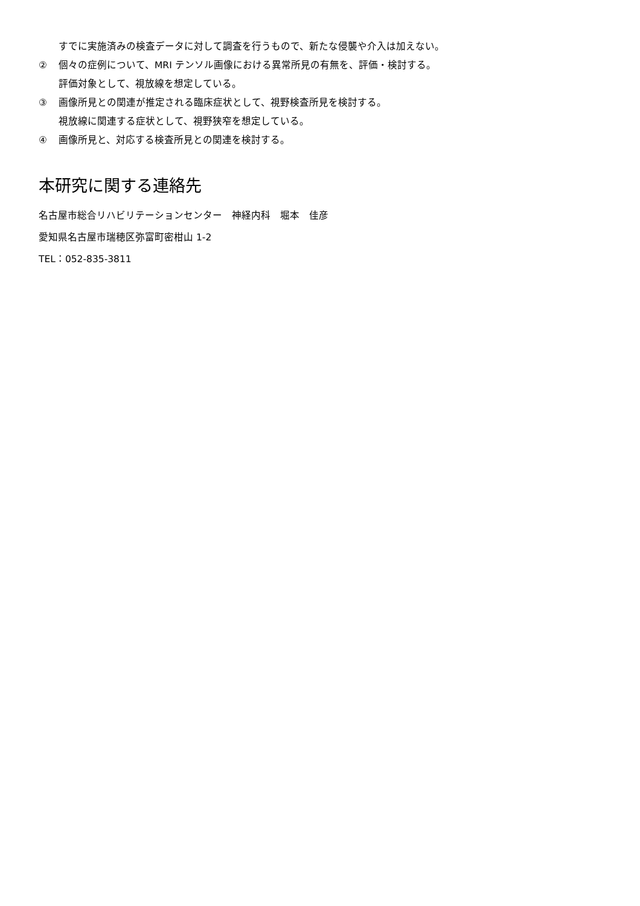すでに実施済みの検査データに対して調査を行うもので、新たな侵襲や介入は加えない。
② 個々の症例について、MRI テンソル画像における異常所見の有無を、評価・検討する。
評価対象として、視放線を想定している。
③ 画像所見との関連が推定される臨床症状として、視野検査所見を検討する。
視放線に関連する症状として、視野狭窄を想定している。
④ 画像所見と、対応する検査所見との関連を検討する。
本研究に関する連絡先
名古屋市総合リハビリテーションセンター　神経内科　堀本　佳彦
愛知県名古屋市瑞穂区弥富町密柑山 1-2
TEL：052-835-3811